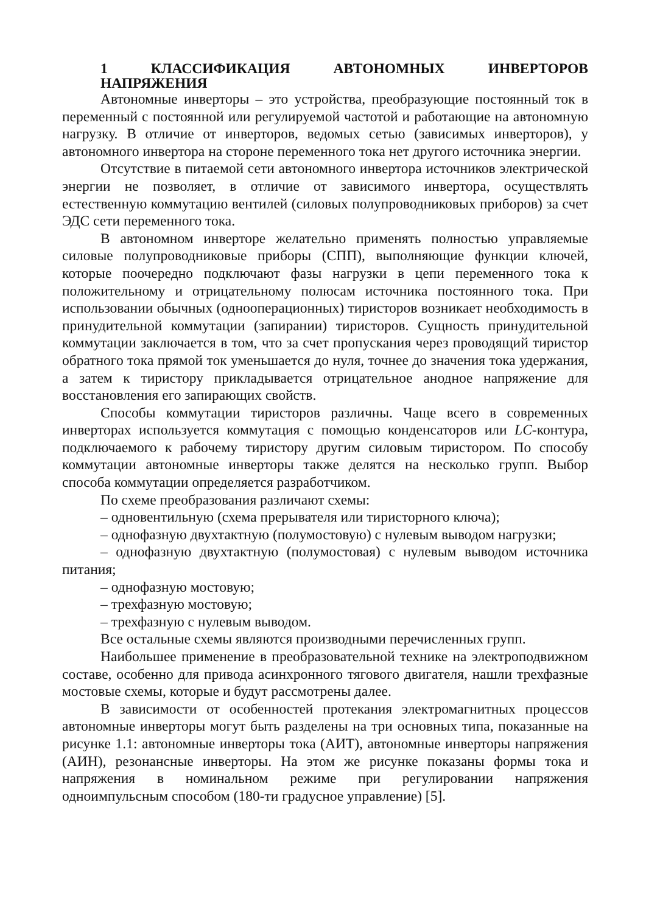1 КЛАССИФИКАЦИЯ АВТОНОМНЫХ ИНВЕРТОРОВ НАПРЯЖЕНИЯ
Автономные инверторы – это устройства, преобразующие постоянный ток в переменный с постоянной или регулируемой частотой и работающие на автономную нагрузку. В отличие от инверторов, ведомых сетью (зависимых инверторов), у автономного инвертора на стороне переменного тока нет другого источника энергии.
Отсутствие в питаемой сети автономного инвертора источников электрической энергии не позволяет, в отличие от зависимого инвертора, осуществлять естественную коммутацию вентилей (силовых полупроводниковых приборов) за счет ЭДС сети переменного тока.
В автономном инверторе желательно применять полностью управляемые силовые полупроводниковые приборы (СПП), выполняющие функции ключей, которые поочередно подключают фазы нагрузки в цепи переменного тока к положительному и отрицательному полюсам источника постоянного тока. При использовании обычных (однооперационных) тиристоров возникает необходимость в принудительной коммутации (запирании) тиристоров. Сущность принудительной коммутации заключается в том, что за счет пропускания через проводящий тиристор обратного тока прямой ток уменьшается до нуля, точнее до значения тока удержания, а затем к тиристору прикладывается отрицательное анодное напряжение для восстановления его запирающих свойств.
Способы коммутации тиристоров различны. Чаще всего в современных инверторах используется коммутация с помощью конденсаторов или LC-контура, подключаемого к рабочему тиристору другим силовым тиристором. По способу коммутации автономные инверторы также делятся на несколько групп. Выбор способа коммутации определяется разработчиком.
По схеме преобразования различают схемы:
– одновентильную (схема прерывателя или тиристорного ключа);
– однофазную двухтактную (полумостовую) с нулевым выводом нагрузки;
– однофазную двухтактную (полумостовая) с нулевым выводом источника питания;
– однофазную мостовую;
– трехфазную мостовую;
– трехфазную с нулевым выводом.
Все остальные схемы являются производными перечисленных групп.
Наибольшее применение в преобразовательной технике на электроподвижном составе, особенно для привода асинхронного тягового двигателя, нашли трехфазные мостовые схемы, которые и будут рассмотрены далее.
В зависимости от особенностей протекания электромагнитных процессов автономные инверторы могут быть разделены на три основных типа, показанные на рисунке 1.1: автономные инверторы тока (АИТ), автономные инверторы напряжения (АИН), резонансные инверторы. На этом же рисунке показаны формы тока и напряжения в номинальном режиме при регулировании напряжения одноимпульсным способом (180-ти градусное управление) [5].